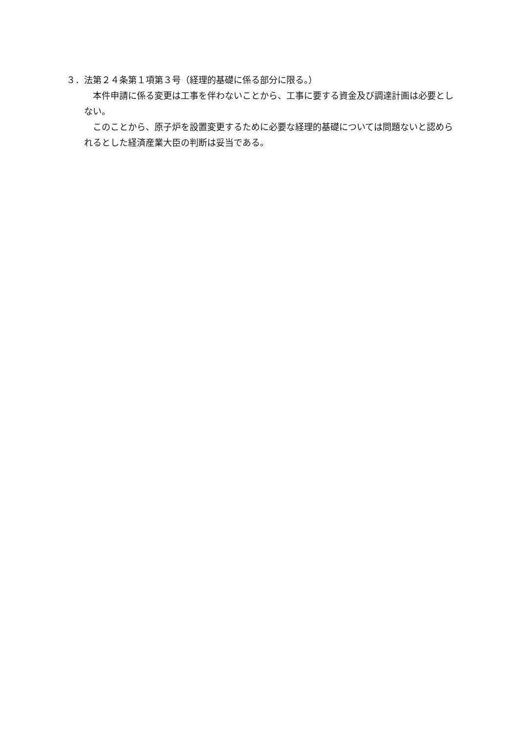３．法第２４条第１項第３号（経理的基礎に係る部分に限る。）
本件申請に係る変更は工事を伴わないことから、工事に要する資金及び調達計画は必要としない。
このことから、原子炉を設置変更するために必要な経理的基礎については問題ないと認められるとした経済産業大臣の判断は妥当である。